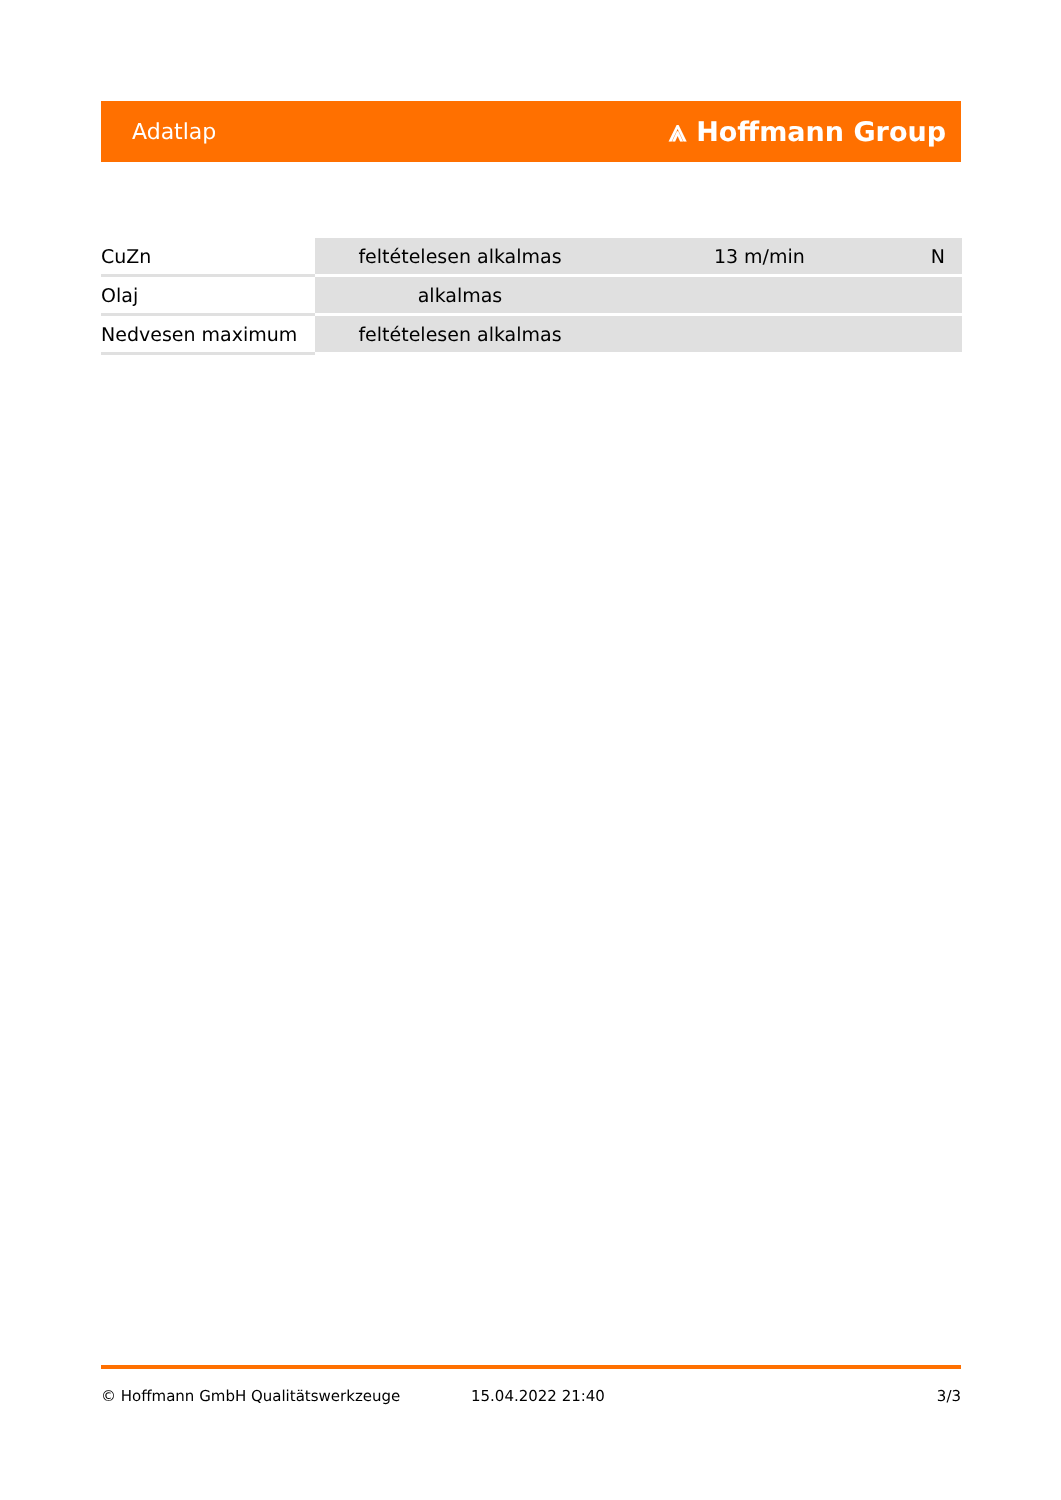Adatlap ⩓ Hoffmann Group
| CuZn | feltételesen alkalmas | 13 m/min | N |
| Olaj | alkalmas | | |
| Nedvesen maximum | feltételesen alkalmas | | |
© Hoffmann GmbH Qualitätswerkzeuge 15.04.2022 21:40 3/3